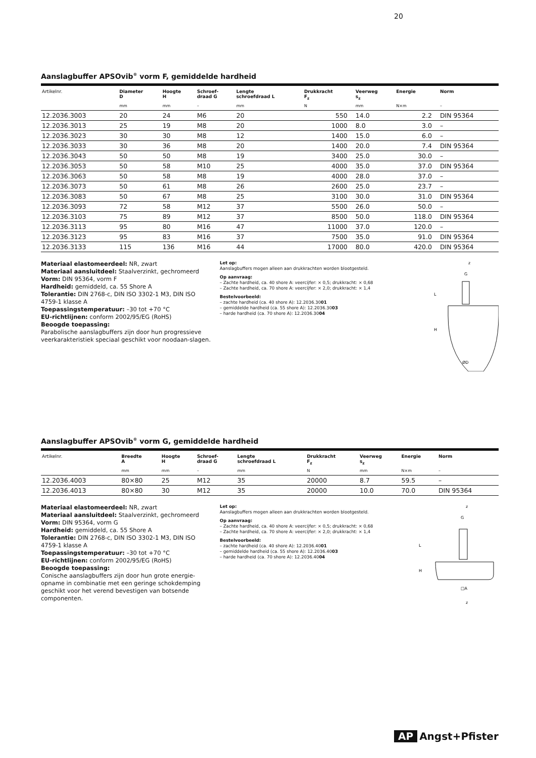20
Aanslagbuffer APSOvib<sup>®</sup> vorm F, gemiddelde hardheid
| Artikelnr. | Diameter D | Hoogte H | Schroef- draad G | Lengte schroefdraad L | Drukkracht F<sub>z</sub> | Veerweg s<sub>z</sub> | Energie | Norm |
| --- | --- | --- | --- | --- | --- | --- | --- | --- |
| | mm | mm | – | mm | N | mm | N×m | – |
| 12.2036.3003 | 20 | 24 | M6 | 20 | 550 | 14.0 | 2.2 | DIN 95364 |
| 12.2036.3013 | 25 | 19 | M8 | 20 | 1000 | 8.0 | 3.0 | – |
| 12.2036.3023 | 30 | 30 | M8 | 12 | 1400 | 15.0 | 6.0 | – |
| 12.2036.3033 | 30 | 36 | M8 | 20 | 1400 | 20.0 | 7.4 | DIN 95364 |
| 12.2036.3043 | 50 | 50 | M8 | 19 | 3400 | 25.0 | 30.0 | – |
| 12.2036.3053 | 50 | 58 | M10 | 25 | 4000 | 35.0 | 37.0 | DIN 95364 |
| 12.2036.3063 | 50 | 58 | M8 | 19 | 4000 | 28.0 | 37.0 | – |
| 12.2036.3073 | 50 | 61 | M8 | 26 | 2600 | 25.0 | 23.7 | – |
| 12.2036.3083 | 50 | 67 | M8 | 25 | 3100 | 30.0 | 31.0 | DIN 95364 |
| 12.2036.3093 | 72 | 58 | M12 | 37 | 5500 | 26.0 | 50.0 | – |
| 12.2036.3103 | 75 | 89 | M12 | 37 | 8500 | 50.0 | 118.0 | DIN 95364 |
| 12.2036.3113 | 95 | 80 | M16 | 47 | 11000 | 37.0 | 120.0 | – |
| 12.2036.3123 | 95 | 83 | M16 | 37 | 7500 | 35.0 | 91.0 | DIN 95364 |
| 12.2036.3133 | 115 | 136 | M16 | 44 | 17000 | 80.0 | 420.0 | DIN 95364 |
Materiaal elastomeerdeel: NR, zwart
Materiaal aansluitdeel: Staalverzinkt, gechromeerd
Vorm: DIN 95364, vorm F
Hardheid: gemiddeld, ca. 55 Shore A
Tolerantie: DIN 2768-c, DIN ISO 3302-1 M3, DIN ISO 4759-1 klasse A
Toepassingstemperatuur: –30 tot +70 °C
EU-richtlijnen: conform 2002/95/EG (RoHS)
Beoogde toepassing:
Parabolische aanslagbuffers zijn door hun progressieve veerkarakteristiek speciaal geschikt voor noodaan-slagen.
Let op:
Aanslagbuffers mogen alleen aan drukkrachten worden blootgesteld.
Op aanvraag:
– Zachte hardheid, ca. 40 shore A: veercijfer: × 0,5; drukkracht: × 0,68
– Zachte hardheid, ca. 70 shore A: veercijfer: × 2,0; drukkracht: × 1,4
Bestelvoorbeeld:
– zachte hardheid (ca. 40 shore A): 12.2036.3001
– gemiddelde hardheid (ca. 55 shore A): 12.2036.3003
– harde hardheid (ca. 70 shore A): 12.2036.3004
z
G
L
H
ØD
Aanslagbuffer APSOvib<sup>®</sup> vorm G, gemiddelde hardheid
| Artikelnr. | Breedte A | Hoogte H | Schroef- draad G | Lengte schroefdraad L | Drukkracht F<sub>z</sub> | Veerweg s<sub>z</sub> | Energie | Norm |
| --- | --- | --- | --- | --- | --- | --- | --- | --- |
| | mm | mm | – | mm | N | mm | N×m | – |
| 12.2036.4003 | 80×80 | 25 | M12 | 35 | 20000 | 8.7 | 59.5 | – |
| 12.2036.4013 | 80×80 | 30 | M12 | 35 | 20000 | 10.0 | 70.0 | DIN 95364 |
Materiaal elastomeerdeel: NR, zwart
Materiaal aansluitdeel: Staalverzinkt, gechromeerd
Vorm: DIN 95364, vorm G
Hardheid: gemiddeld, ca. 55 Shore A
Tolerantie: DIN 2768-c, DIN ISO 3302-1 M3, DIN ISO 4759-1 klasse A
Toepassingstemperatuur: –30 tot +70 °C
EU-richtlijnen: conform 2002/95/EG (RoHS)
Beoogde toepassing:
Conische aanslagbuffers zijn door hun grote energie-opname in combinatie met een geringe schokdemping geschikt voor het verend bevestigen van botsende componenten.
Let op:
Aanslagbuffers mogen alleen aan drukkrachten worden blootgesteld.
Op aanvraag:
– Zachte hardheid, ca. 40 shore A: veercijfer: × 0,5; drukkracht: × 0,68
– Zachte hardheid, ca. 70 shore A: veercijfer: × 2,0; drukkracht: × 1,4
Bestelvoorbeeld:
– zachte hardheid (ca. 40 shore A): 12.2036.4001
– gemiddelde hardheid (ca. 55 shore A): 12.2036.4003
– harde hardheid (ca. 70 shore A): 12.2036.4004
z
G
L
H
□A
z
AP Angst+Pfister